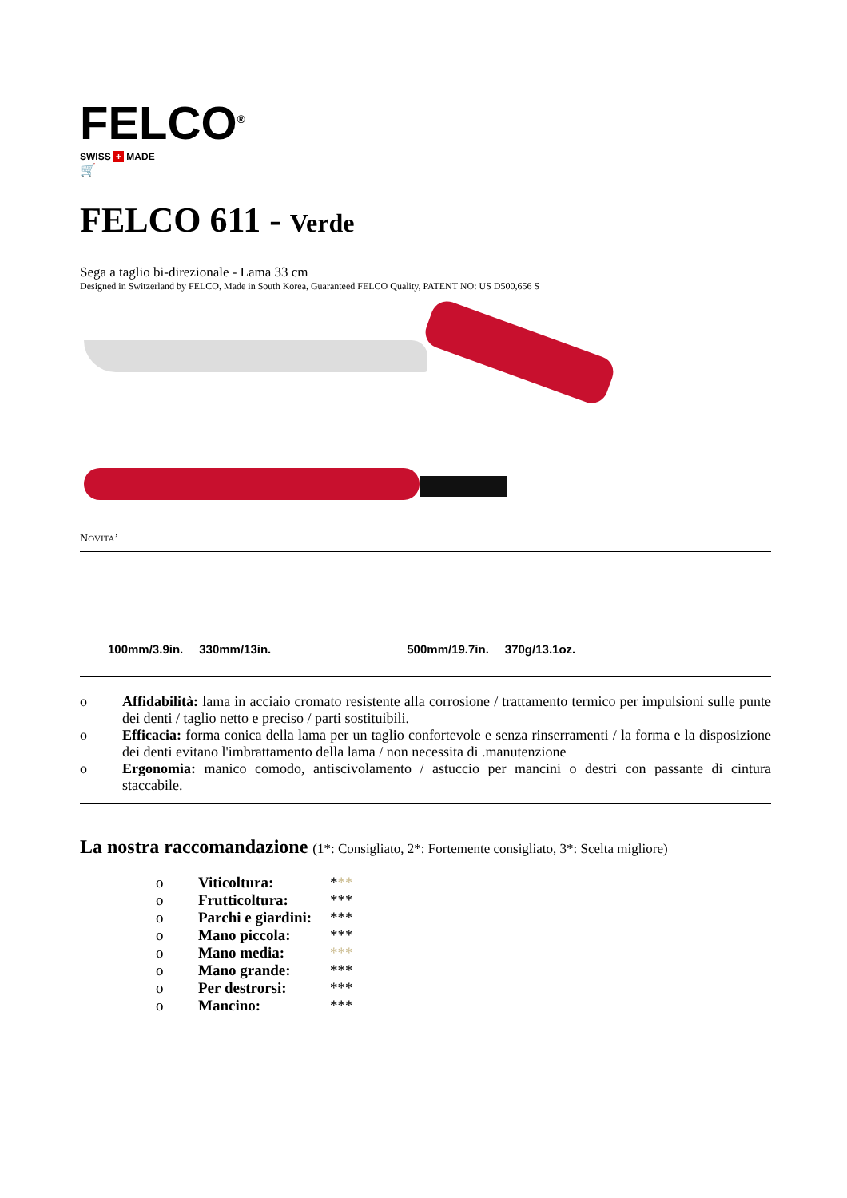FELCO<sup>®</sup>
SWISS + MADE
🛒
FELCO 611 - Verde
Sega a taglio bi-direzionale - Lama 33 cm
Designed in Switzerland by FELCO, Made in South Korea, Guaranteed FELCO Quality, PATENT NO: US D500,656 S
NOVITA’
100mm/3.9in. 330mm/13in. 500mm/19.7in. 370g/13.1oz.
o Affidabilità: lama in acciaio cromato resistente alla corrosione / trattamento termico per impulsioni sulle punte dei denti / taglio netto e preciso / parti sostituibili.
o Efficacia: forma conica della lama per un taglio confortevole e senza rinserramenti / la forma e la disposizione dei denti evitano l'imbrattamento della lama / non necessita di .manutenzione
o Ergonomia: manico comodo, antiscivolamento / astuccio per mancini o destri con passante di cintura staccabile.
La nostra raccomandazione (1*: Consigliato, 2*: Fortemente consigliato, 3*: Scelta migliore)
o Viticoltura: * **
o Frutticoltura: ***
o Parchi e giardini: ***
o Mano piccola: ***
o Mano media: ***
o Mano grande: ***
o Per destrorsi: ***
o Mancino: ***